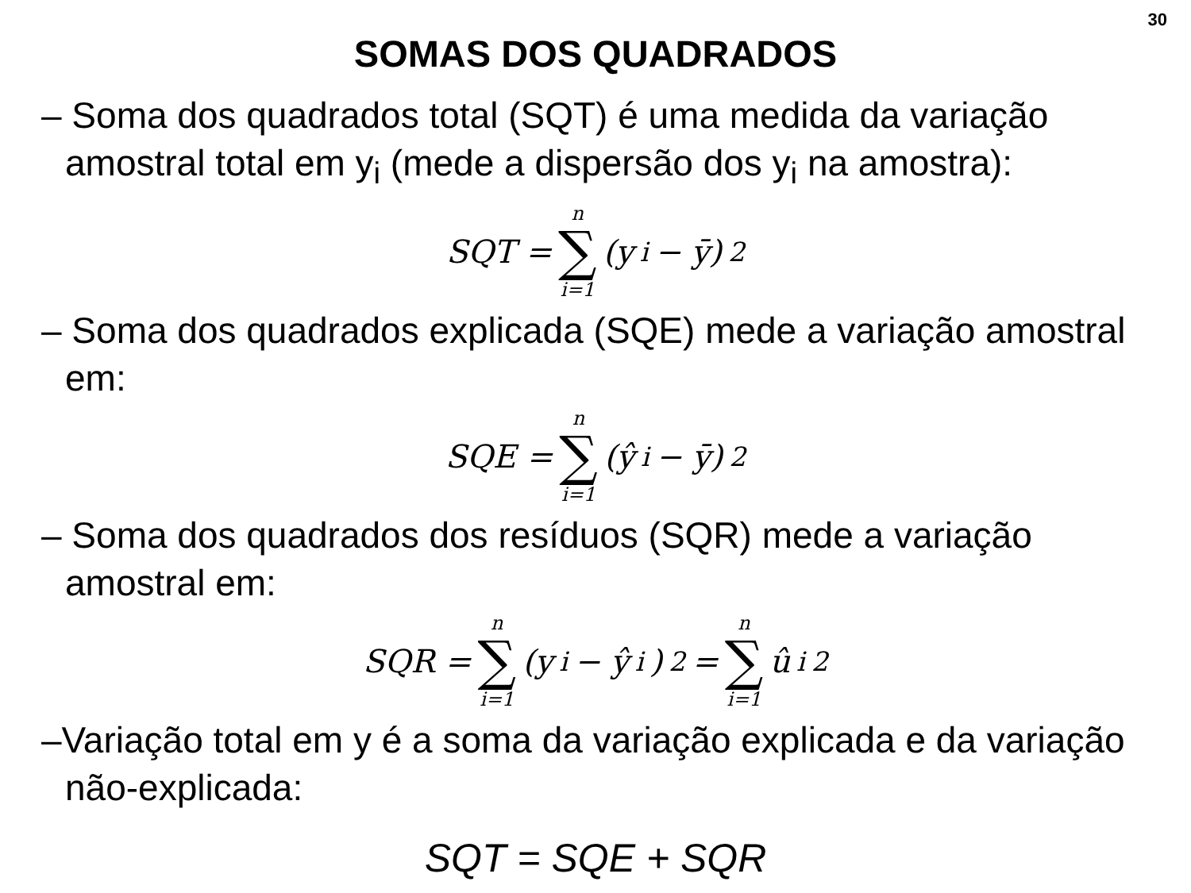30
SOMAS DOS QUADRADOS
– Soma dos quadrados total (SQT) é uma medida da variação amostral total em y<sub>i</sub> (mede a dispersão dos y<sub>i</sub> na amostra):
SQT = n ∑ i=1 (y<sub>i</sub> − ȳ)<sup>2</sup>
– Soma dos quadrados explicada (SQE) mede a variação amostral em:
SQE = n ∑ i=1 (ŷ<sub>i</sub> − ȳ)<sup>2</sup>
– Soma dos quadrados dos resíduos (SQR) mede a variação amostral em:
SQR = n ∑ i=1 (y<sub>i</sub> − ŷ<sub>i</sub>)<sup>2</sup> = n ∑ i=1 û<sub>i</sub><sup>2</sup>
–Variação total em y é a soma da variação explicada e da variação não-explicada:
SQT = SQE + SQR